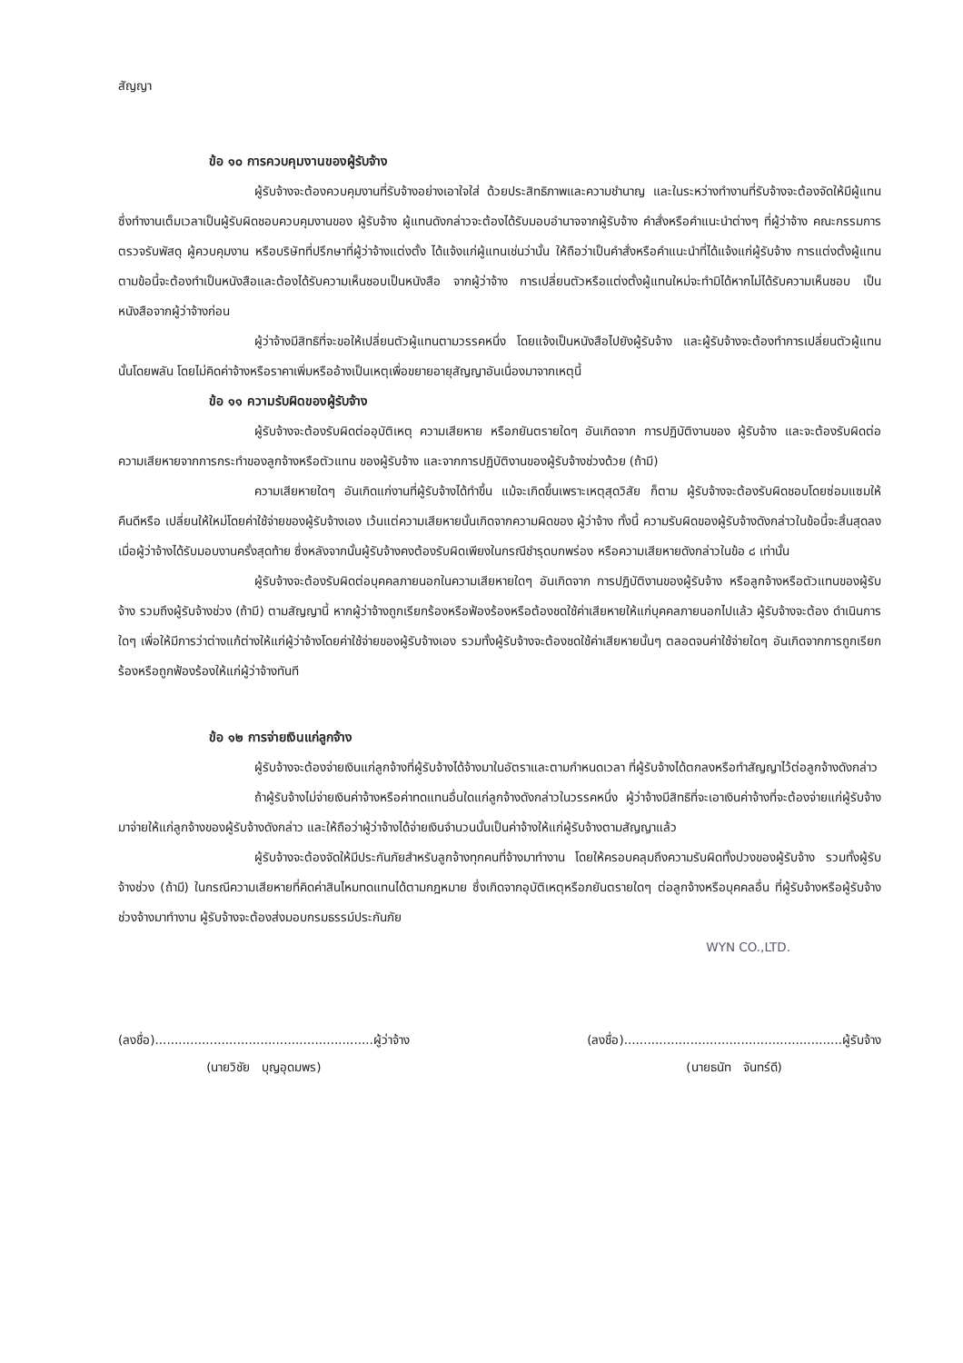สัญญา
ข้อ ๑๐ การควบคุมงานของผู้รับจ้าง
ผู้รับจ้างจะต้องควบคุมงานที่รับจ้างอย่างเอาใจใส่ ด้วยประสิทธิภาพและความชำนาญ และในระหว่างทำงานที่รับจ้างจะต้องจัดให้มีผู้แทนซึ่งทำงานเต็มเวลาเป็นผู้รับผิดชอบควบคุมงานของ ผู้รับจ้าง ผู้แทนดังกล่าวจะต้องได้รับมอบอำนาจจากผู้รับจ้าง คำสั่งหรือคำแนะนำต่างๆ ที่ผู้ว่าจ้าง คณะกรรมการตรวจรับพัสดุ ผู้ควบคุมงาน หรือบริษัทที่ปรึกษาที่ผู้ว่าจ้างแต่งตั้ง ได้แจ้งแก่ผู้แทนเช่นว่านั้น ให้ถือว่าเป็นคำสั่งหรือคำแนะนำที่ได้แจ้งแก่ผู้รับจ้าง การแต่งตั้งผู้แทนตามข้อนี้จะต้องทำเป็นหนังสือและต้องได้รับความเห็นชอบเป็นหนังสือ จากผู้ว่าจ้าง การเปลี่ยนตัวหรือแต่งตั้งผู้แทนใหม่จะทำมิได้หากไม่ได้รับความเห็นชอบ เป็นหนังสือจากผู้ว่าจ้างก่อน
ผู้ว่าจ้างมีสิทธิที่จะขอให้เปลี่ยนตัวผู้แทนตามวรรคหนึ่ง โดยแจ้งเป็นหนังสือไปยังผู้รับจ้าง และผู้รับจ้างจะต้องทำการเปลี่ยนตัวผู้แทนนั้นโดยพลัน โดยไม่คิดค่าจ้างหรือราคาเพิ่มหรืออ้างเป็นเหตุเพื่อขยายอายุสัญญาอันเนื่องมาจากเหตุนี้
ข้อ ๑๑ ความรับผิดของผู้รับจ้าง
ผู้รับจ้างจะต้องรับผิดต่ออุบัติเหตุ ความเสียหาย หรือภยันตรายใดๆ อันเกิดจาก การปฏิบัติงานของ ผู้รับจ้าง และจะต้องรับผิดต่อความเสียหายจากการกระทำของลูกจ้างหรือตัวแทน ของผู้รับจ้าง และจากการปฏิบัติงานของผู้รับจ้างช่วงด้วย (ถ้ามี)
ความเสียหายใดๆ อันเกิดแก่งานที่ผู้รับจ้างได้ทำขึ้น แม้จะเกิดขึ้นเพราะเหตุสุดวิสัย ก็ตาม ผู้รับจ้างจะต้องรับผิดชอบโดยซ่อมแซมให้คืนดีหรือ เปลี่ยนให้ใหม่โดยค่าใช้จ่ายของผู้รับจ้างเอง เว้นแต่ความเสียหายนั้นเกิดจากความผิดของ ผู้ว่าจ้าง ทั้งนี้ ความรับผิดของผู้รับจ้างดังกล่าวในข้อนี้จะสิ้นสุดลงเมื่อผู้ว่าจ้างได้รับมอบงานครั้งสุดท้าย ซึ่งหลังจากนั้นผู้รับจ้างคงต้องรับผิดเพียงในกรณีชำรุดบกพร่อง หรือความเสียหายดังกล่าวในข้อ ๘ เท่านั้น
ผู้รับจ้างจะต้องรับผิดต่อบุคคลภายนอกในความเสียหายใดๆ อันเกิดจาก การปฏิบัติงานของผู้รับจ้าง หรือลูกจ้างหรือตัวแทนของผู้รับจ้าง รวมถึงผู้รับจ้างช่วง (ถ้ามี) ตามสัญญานี้ หากผู้ว่าจ้างถูกเรียกร้องหรือฟ้องร้องหรือต้องชดใช้ค่าเสียหายให้แก่บุคคลภายนอกไปแล้ว ผู้รับจ้างจะต้อง ดำเนินการใดๆ เพื่อให้มีการว่าต่างแก้ต่างให้แก่ผู้ว่าจ้างโดยค่าใช้จ่ายของผู้รับจ้างเอง รวมทั้งผู้รับจ้างจะต้องชดใช้ค่าเสียหายนั้นๆ ตลอดจนค่าใช้จ่ายใดๆ อันเกิดจากการถูกเรียกร้องหรือถูกฟ้องร้องให้แก่ผู้ว่าจ้างทันที
ข้อ ๑๒ การจ่ายเงินแก่ลูกจ้าง
ผู้รับจ้างจะต้องจ่ายเงินแก่ลูกจ้างที่ผู้รับจ้างได้จ้างมาในอัตราและตามกำหนดเวลา ที่ผู้รับจ้างได้ตกลงหรือทำสัญญาไว้ต่อลูกจ้างดังกล่าว
ถ้าผู้รับจ้างไม่จ่ายเงินค่าจ้างหรือค่าทดแทนอื่นใดแก่ลูกจ้างดังกล่าวในวรรคหนึ่ง ผู้ว่าจ้างมีสิทธิที่จะเอาเงินค่าจ้างที่จะต้องจ่ายแก่ผู้รับจ้างมาจ่ายให้แก่ลูกจ้างของผู้รับจ้างดังกล่าว และให้ถือว่าผู้ว่าจ้างได้จ่ายเงินจำนวนนั้นเป็นค่าจ้างให้แก่ผู้รับจ้างตามสัญญาแล้ว
ผู้รับจ้างจะต้องจัดให้มีประกันภัยสำหรับลูกจ้างทุกคนที่จ้างมาทำงาน โดยให้ครอบคลุมถึงความรับผิดทั้งปวงของผู้รับจ้าง รวมทั้งผู้รับจ้างช่วง (ถ้ามี) ในกรณีความเสียหายที่คิดค่าสินไหมทดแทนได้ตามกฎหมาย ซึ่งเกิดจากอุบัติเหตุหรือภยันตรายใดๆ ต่อลูกจ้างหรือบุคคลอื่น ที่ผู้รับจ้างหรือผู้รับจ้างช่วงจ้างมาทำงาน ผู้รับจ้างจะต้องส่งมอบกรมธรรม์ประกันภัย
WYN CO.,LTD.
(ลงชื่อ)........................................................ผู้ว่าจ้าง
(นายวิชัย บุญอุดมพร)
(ลงชื่อ)........................................................ผู้รับจ้าง
(นายธนัท จันทร์ดี)